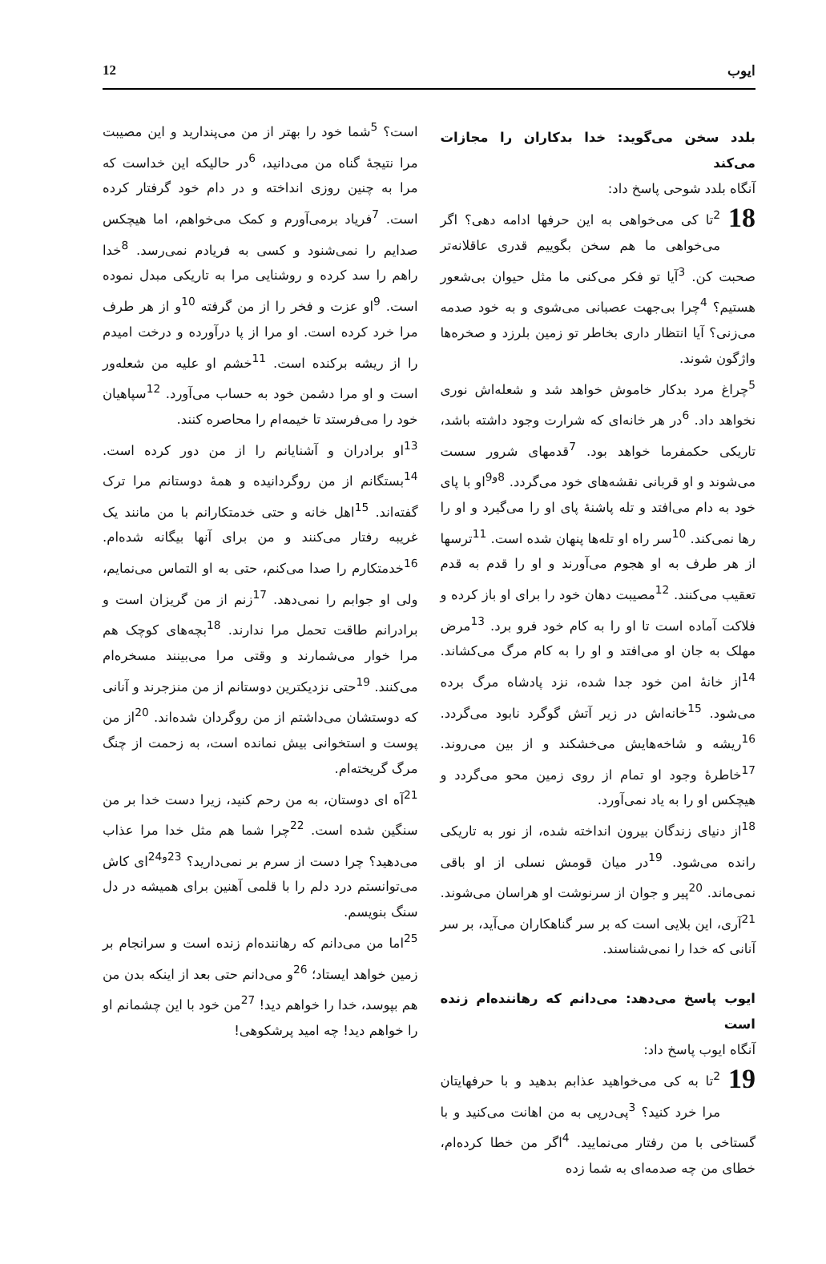ایوب 12
بلدد سخن می‌گوید: خدا بدکاران را مجازات می‌کند
آنگاه بلدد شوحی پاسخ داد:
18<sup>2</sup>تا کی می‌خواهی به این حرفها ادامه دهی؟ اگر می‌خواهی ما هم سخن بگوییم قدری عاقلانه‌تر صحبت کن. <sup>3</sup>آیا تو فکر می‌کنی ما مثل حیوان بی‌شعور هستیم؟ <sup>4</sup>چرا بی‌جهت عصبانی می‌شوی و به خود صدمه می‌زنی؟ آیا انتظار داری بخاطر تو زمین بلرزد و صخره‌ها واژگون شوند.
<sup>5</sup> چراغ مرد بدکار خاموش خواهد شد و شعله‌اش نوری نخواهد داد. <sup>6</sup>در هر خانه‌ای که شرارت وجود داشته باشد، تاریکی حکمفرما خواهد بود. <sup>7</sup>قدمهای شرور سست می‌شوند و او قربانی نقشه‌های خود می‌گردد. <sup>8و9</sup>او با پای خود به دام می‌افتد و تله پاشنهٔ پای او را می‌گیرد و او را رها نمی‌کند. <sup>10</sup>سر راه او تله‌ها پنهان شده است. <sup>11</sup>ترسها از هر طرف به او هجوم می‌آورند و او را قدم به قدم تعقیب می‌کنند. <sup>12</sup>مصیبت دهان خود را برای او باز کرده و فلاکت آماده است تا او را به کام خود فرو برد. <sup>13</sup>مرض مهلک به جان او می‌افتد و او را به کام مرگ می‌کشاند. <sup>14</sup>از خانهٔ امن خود جدا شده، نزد پادشاه مرگ برده می‌شود. <sup>15</sup>خانه‌اش در زیر آتش گوگرد نابود می‌گردد. <sup>16</sup>ریشه و شاخه‌هایش می‌خشکند و از بین می‌روند. <sup>17</sup>خاطرهٔ وجود او تمام از روی زمین محو می‌گردد و هیچکس او را به یاد نمی‌آورد.
<sup>18</sup> از دنیای زندگان بیرون انداخته شده، از نور به تاریکی رانده می‌شود. <sup>19</sup>در میان قومش نسلی از او باقی نمی‌ماند. <sup>20</sup>پیر و جوان از سرنوشت او هراسان می‌شوند. <sup>21</sup>آری، این بلایی است که بر سر گناهکاران می‌آید، بر سر آنانی که خدا را نمی‌شناسند.
ایوب پاسخ می‌دهد: می‌دانم که رهاننده‌ام زنده است
آنگاه ایوب پاسخ داد:
19<sup>2</sup>تا به کی می‌خواهید عذابم بدهید و با حرفهایتان مرا خرد کنید؟ <sup>3</sup>پی‌درپی به من اهانت می‌کنید و با گستاخی با من رفتار می‌نمایید. <sup>4</sup>اگر من خطا کرده‌ام، خطای من چه صدمه‌ای به شما زده
است؟ <sup>5</sup>شما خود را بهتر از من می‌پندارید و این مصیبت مرا نتیجهٔ گناه من می‌دانید، <sup>6</sup>در حالیکه این خداست که مرا به چنین روزی انداخته و در دام خود گرفتار کرده است. <sup>7</sup>فریاد برمی‌آورم و کمک می‌خواهم، اما هیچکس صدایم را نمی‌شنود و کسی به فریادم نمی‌رسد. <sup>8</sup>خدا راهم را سد کرده و روشنایی مرا به تاریکی مبدل نموده است. <sup>9</sup>او عزت و فخر را از من گرفته <sup>10</sup>و از هر طرف مرا خرد کرده است. او مرا از پا درآورده و درخت امیدم را از ریشه برکنده است. <sup>11</sup>خشم او علیه من شعله‌ور است و او مرا دشمن خود به حساب می‌آورد. <sup>12</sup>سپاهیان خود را می‌فرستد تا خیمه‌ام را محاصره کنند.
<sup>13</sup> او برادران و آشنایانم را از من دور کرده است. <sup>14</sup>بستگانم از من روگردانیده و همهٔ دوستانم مرا ترک گفته‌اند. <sup>15</sup>اهل خانه و حتی خدمتکارانم با من مانند یک غریبه رفتار می‌کنند و من برای آنها بیگانه شده‌ام. <sup>16</sup>خدمتکارم را صدا می‌کنم، حتی به او التماس می‌نمایم، ولی او جوابم را نمی‌دهد. <sup>17</sup>زنم از من گریزان است و برادرانم طاقت تحمل مرا ندارند. <sup>18</sup>بچه‌های کوچک هم مرا خوار می‌شمارند و وقتی مرا می‌بینند مسخره‌ام می‌کنند. <sup>19</sup>حتی نزدیکترین دوستانم از من منزجرند و آنانی که دوستشان می‌داشتم از من روگردان شده‌اند. <sup>20</sup>از من پوست و استخوانی بیش نمانده است، به زحمت از چنگ مرگ گریخته‌ام.
<sup>21</sup> آه ای دوستان، به من رحم کنید، زیرا دست خدا بر من سنگین شده است. <sup>22</sup>چرا شما هم مثل خدا مرا عذاب می‌دهید؟ چرا دست از سرم بر نمی‌دارید؟ <sup>23و24</sup>ای کاش می‌توانستم درد دلم را با قلمی آهنین برای همیشه در دل سنگ بنویسم.
<sup>25</sup> اما من می‌دانم که رهاننده‌ام زنده است و سرانجام بر زمین خواهد ایستاد؛ <sup>26</sup>و می‌دانم حتی بعد از اینکه بدن من هم بپوسد، خدا را خواهم دید! <sup>27</sup>من خود با این چشمانم او را خواهم دید! چه امید پرشکوهی!